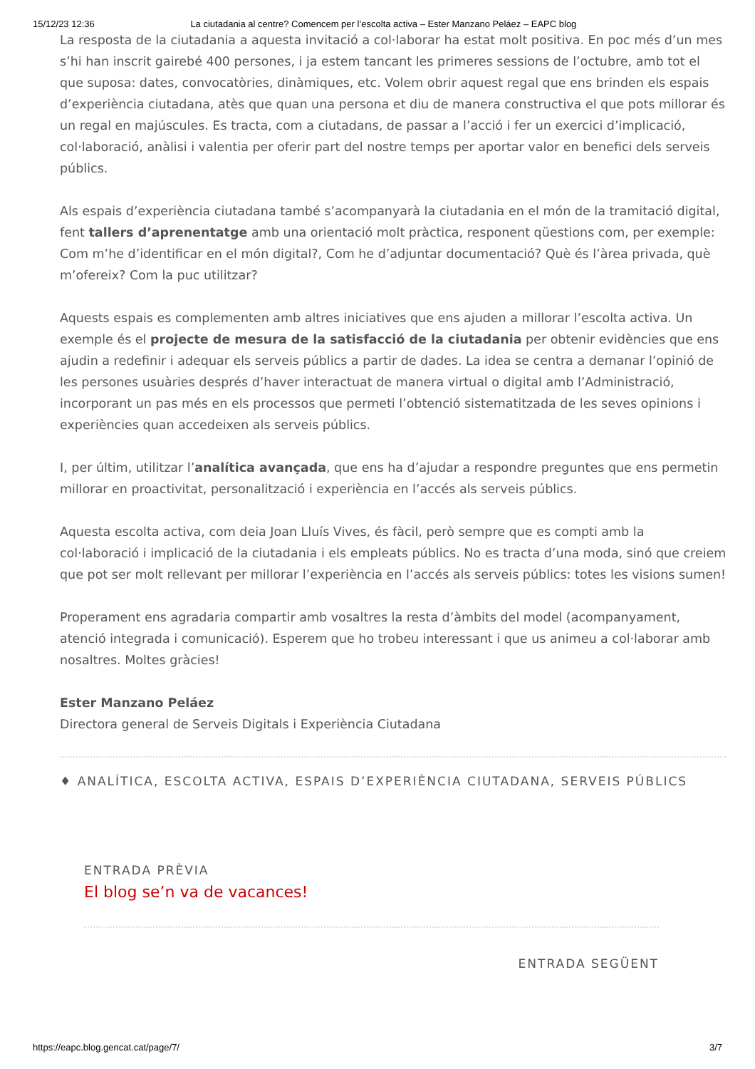15/12/23 12:36 La ciutadania al centre? Comencem per l’escolta activa – Ester Manzano Peláez – EAPC blog
La resposta de la ciutadania a aquesta invitació a col·laborar ha estat molt positiva. En poc més d’un mes s’hi han inscrit gairebé 400 persones, i ja estem tancant les primeres sessions de l’octubre, amb tot el que suposa: dates, convocatòries, dinàmiques, etc. Volem obrir aquest regal que ens brinden els espais d’experiència ciutadana, atès que quan una persona et diu de manera constructiva el que pots millorar és un regal en majúscules. Es tracta, com a ciutadans, de passar a l’acció i fer un exercici d’implicació, col·laboració, anàlisi i valentia per oferir part del nostre temps per aportar valor en benefici dels serveis públics.
Als espais d’experiència ciutadana també s’acompanyarà la ciutadania en el món de la tramitació digital, fent tallers d’aprenentatge amb una orientació molt pràctica, responent qüestions com, per exemple: Com m’he d’identificar en el món digital?, Com he d’adjuntar documentació? Què és l’àrea privada, què m’ofereix? Com la puc utilitzar?
Aquests espais es complementen amb altres iniciatives que ens ajuden a millorar l’escolta activa. Un exemple és el projecte de mesura de la satisfacció de la ciutadania per obtenir evidències que ens ajudin a redefinir i adequar els serveis públics a partir de dades. La idea se centra a demanar l’opinió de les persones usuàries després d’haver interactuat de manera virtual o digital amb l’Administració, incorporant un pas més en els processos que permeti l’obtenció sistematitzada de les seves opinions i experiències quan accedeixen als serveis públics.
I, per últim, utilitzar l’analítica avançada, que ens ha d’ajudar a respondre preguntes que ens permetin millorar en proactivitat, personalització i experiència en l’accés als serveis públics.
Aquesta escolta activa, com deia Joan Lluís Vives, és fàcil, però sempre que es compti amb la col·laboració i implicació de la ciutadania i els empleats públics. No es tracta d’una moda, sinó que creiem que pot ser molt rellevant per millorar l’experiència en l’accés als serveis públics: totes les visions sumen!
Properament ens agradaria compartir amb vosaltres la resta d’àmbits del model (acompanyament, atenció integrada i comunicació). Esperem que ho trobeu interessant i que us animeu a col·laborar amb nosaltres. Moltes gràcies!
Ester Manzano Peláez
Directora general de Serveis Digitals i Experiència Ciutadana
♦ ANALÍTICA, ESCOLTA ACTIVA, ESPAIS D’EXPERIÈNCIA CIUTADANA, SERVEIS PÚBLICS
ENTRADA PRÈVIA
El blog se’n va de vacances!
ENTRADA SEGÜENT
https://eapc.blog.gencat.cat/page/7/ 3/7